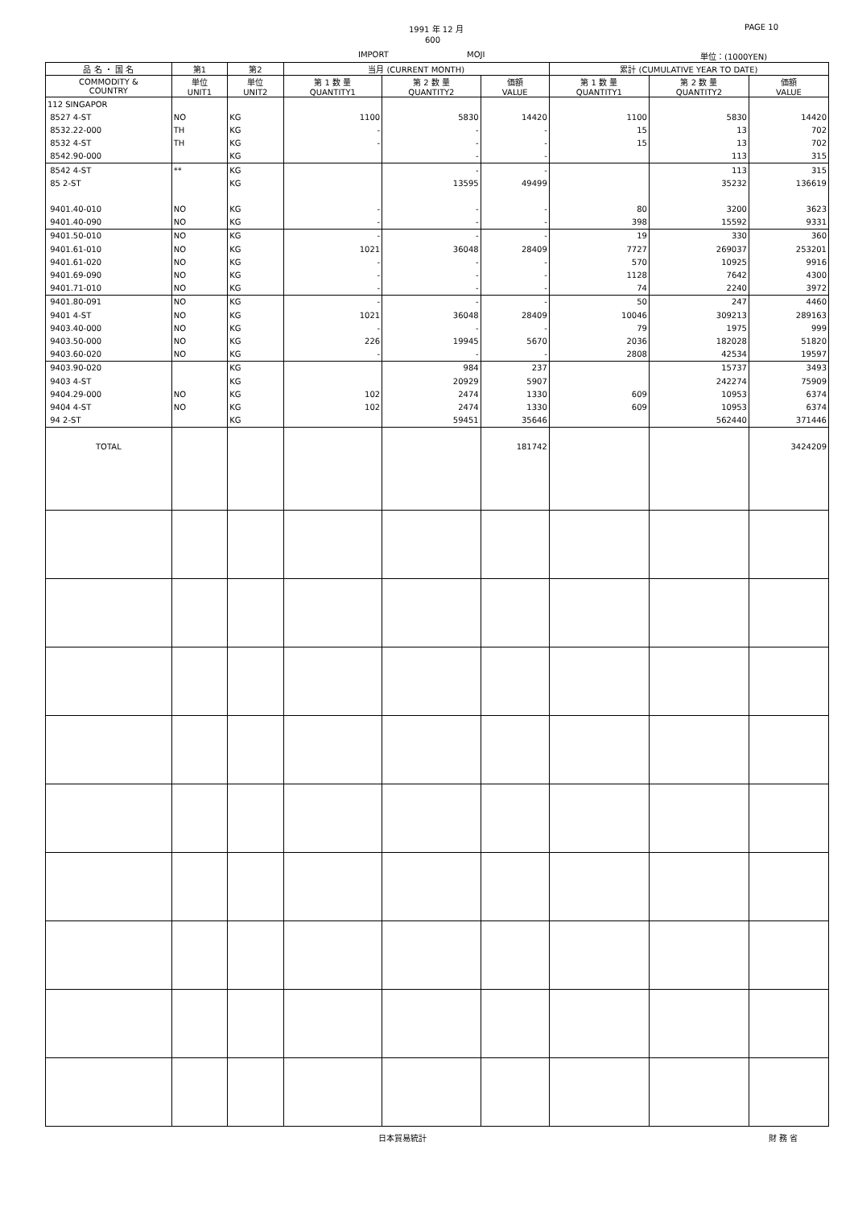1991 年 12 月
600
IMPORT MOJI
PAGE 10
単位：(1000YEN)
| 品 名 ・ 国 名 | 第1 | 第2 | 当月 (CURRENT MONTH) | | | 累計 (CUMULATIVE YEAR TO DATE) | | |
| --- | --- | --- | --- | --- | --- | --- | --- | --- |
| COMMODITY & COUNTRY | 単位 UNIT1 | 単位 UNIT2 | 第 1 数 量 QUANTITY1 | 第 2 数 量 QUANTITY2 | 価額 VALUE | 第 1 数 量 QUANTITY1 | 第 2 数 量 QUANTITY2 | 価額 VALUE |
| 112 SINGAPOR | | | | | | | | |
| 8527 4-ST | NO | KG | 1100 | 5830 | 14420 | 1100 | 5830 | 14420 |
| 8532.22-000 | TH | KG | - | - | - | 15 | 13 | 702 |
| 8532 4-ST | TH | KG | - | - | - | 15 | 13 | 702 |
| 8542.90-000 | | KG | | - | - | | 113 | 315 |
| 8542 4-ST | ** | KG | | - | - | | 113 | 315 |
| 85 2-ST | | KG | | 13595 | 49499 | | 35232 | 136619 |
| 9401.40-010 | NO | KG | - | - | - | 80 | 3200 | 3623 |
| 9401.40-090 | NO | KG | - | - | - | 398 | 15592 | 9331 |
| 9401.50-010 | NO | KG | - | - | - | 19 | 330 | 360 |
| 9401.61-010 | NO | KG | 1021 | 36048 | 28409 | 7727 | 269037 | 253201 |
| 9401.61-020 | NO | KG | - | - | - | 570 | 10925 | 9916 |
| 9401.69-090 | NO | KG | - | - | - | 1128 | 7642 | 4300 |
| 9401.71-010 | NO | KG | - | - | - | 74 | 2240 | 3972 |
| 9401.80-091 | NO | KG | - | - | - | 50 | 247 | 4460 |
| 9401 4-ST | NO | KG | 1021 | 36048 | 28409 | 10046 | 309213 | 289163 |
| 9403.40-000 | NO | KG | - | - | - | 79 | 1975 | 999 |
| 9403.50-000 | NO | KG | 226 | 19945 | 5670 | 2036 | 182028 | 51820 |
| 9403.60-020 | NO | KG | - | - | - | 2808 | 42534 | 19597 |
| 9403.90-020 | | KG | | 984 | 237 | | 15737 | 3493 |
| 9403 4-ST | | KG | | 20929 | 5907 | | 242274 | 75909 |
| 9404.29-000 | NO | KG | 102 | 2474 | 1330 | 609 | 10953 | 6374 |
| 9404 4-ST | NO | KG | 102 | 2474 | 1330 | 609 | 10953 | 6374 |
| 94 2-ST | | KG | | 59451 | 35646 | | 562440 | 371446 |
| TOTAL | | | | | 181742 | | | 3424209 |
日本貿易統計 財 務 省